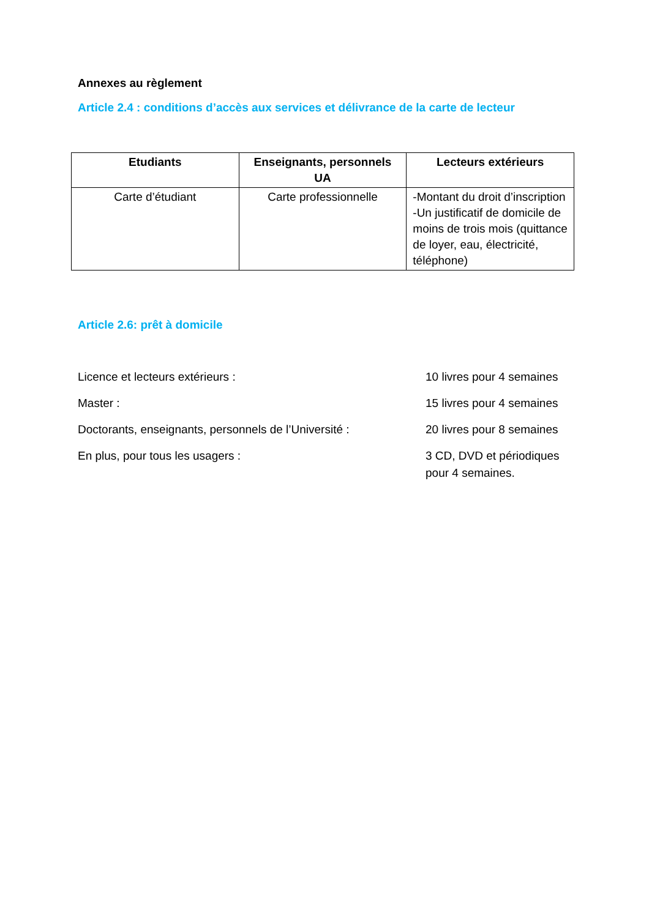Annexes au règlement
Article 2.4 : conditions d’accès aux services et délivrance de la carte de lecteur
| Etudiants | Enseignants, personnels UA | Lecteurs extérieurs |
| --- | --- | --- |
| Carte d’étudiant | Carte professionnelle | -Montant du droit d’inscription -Un justificatif de domicile de moins de trois mois (quittance de loyer, eau, électricité, téléphone) |
Article 2.6: prêt à domicile
Licence et lecteurs extérieurs : 10 livres pour 4 semaines
Master : 15 livres pour 4 semaines
Doctorants, enseignants, personnels de l’Université :
20 livres pour 8 semaines
En plus, pour tous les usagers : 3 CD, DVD et périodiques pour 4 semaines.